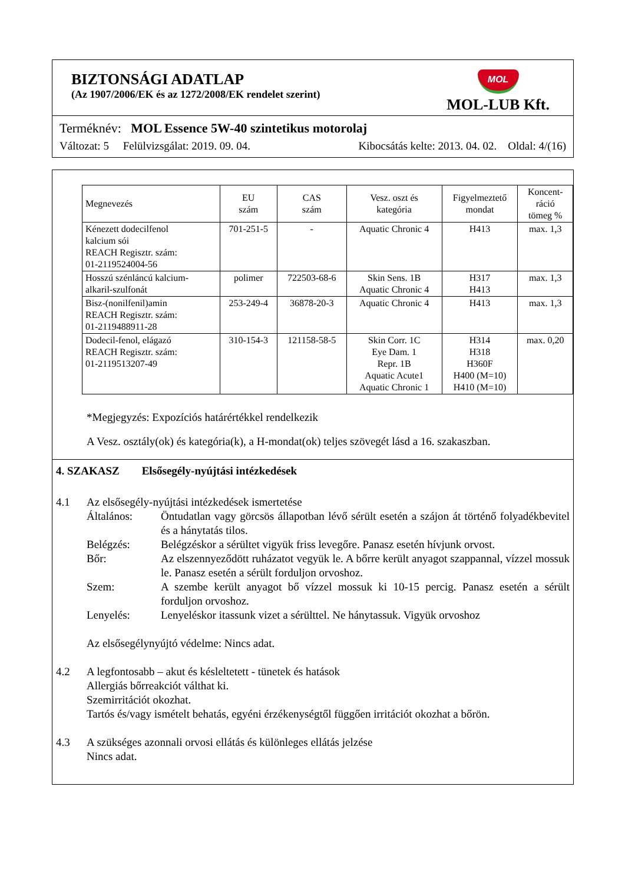BIZTONSÁGI ADATLAP
(Az 1907/2006/EK és az 1272/2008/EK rendelet szerint)
MOL
MOL-LUB Kft.
Terméknév: MOL Essence 5W-40 szintetikus motorolaj
Változat: 5 Felülvizsgálat: 2019. 09. 04. Kibocsátás kelte: 2013. 04. 02. Oldal: 4/(16)
| Megnevezés | EU szám | CAS szám | Vesz. oszt és kategória | Figyelmeztető mondat | Koncent- ráció tömeg % |
| --- | --- | --- | --- | --- | --- |
| Kénezett dodecilfenol kalcium sói REACH Regisztr. szám: 01-2119524004-56 | 701-251-5 | - | Aquatic Chronic 4 | H413 | max. 1,3 |
| Hosszú szénláncú kalcium- alkaril-szulfonát | polimer | 722503-68-6 | Skin Sens. 1B Aquatic Chronic 4 | H317 H413 | max. 1,3 |
| Bisz-(nonilfenil)amin REACH Regisztr. szám: 01-2119488911-28 | 253-249-4 | 36878-20-3 | Aquatic Chronic 4 | H413 | max. 1,3 |
| Dodecil-fenol, elágazó REACH Regisztr. szám: 01-2119513207-49 | 310-154-3 | 121158-58-5 | Skin Corr. 1C Eye Dam. 1 Repr. 1B Aquatic Acute1 Aquatic Chronic 1 | H314 H318 H360F H400 (M=10) H410 (M=10) | max. 0,20 |
*Megjegyzés: Expozíciós határértékkel rendelkezik
A Vesz. osztály(ok) és kategória(k), a H-mondat(ok) teljes szövegét lásd a 16. szakaszban.
4. SZAKASZ Elsősegély-nyújtási intézkedések
4.1
Az elsősegély-nyújtási intézkedések ismertetése
Általános:
Öntudatlan vagy görcsös állapotban lévő sérült esetén a szájon át történő folyadékbevitel és a hánytatás tilos.
Belégzés:
Belégzéskor a sérültet vigyük friss levegőre. Panasz esetén hívjunk orvost.
Bőr:
Az elszennyeződött ruházatot vegyük le. A bőrre került anyagot szappannal, vízzel mossuk le. Panasz esetén a sérült forduljon orvoshoz.
Szem:
A szembe került anyagot bő vízzel mossuk ki 10-15 percig. Panasz esetén a sérült forduljon orvoshoz.
Lenyelés:
Lenyeléskor itassunk vizet a sérülttel. Ne hánytassuk. Vigyük orvoshoz
Az elsősegélynyújtó védelme: Nincs adat.
4.2
A legfontosabb – akut és késleltetett - tünetek és hatások
Allergiás bőrreakciót válthat ki.
Szemirritációt okozhat.
Tartós és/vagy ismételt behatás, egyéni érzékenységtől függően irritációt okozhat a bőrön.
4.3
A szükséges azonnali orvosi ellátás és különleges ellátás jelzése
Nincs adat.